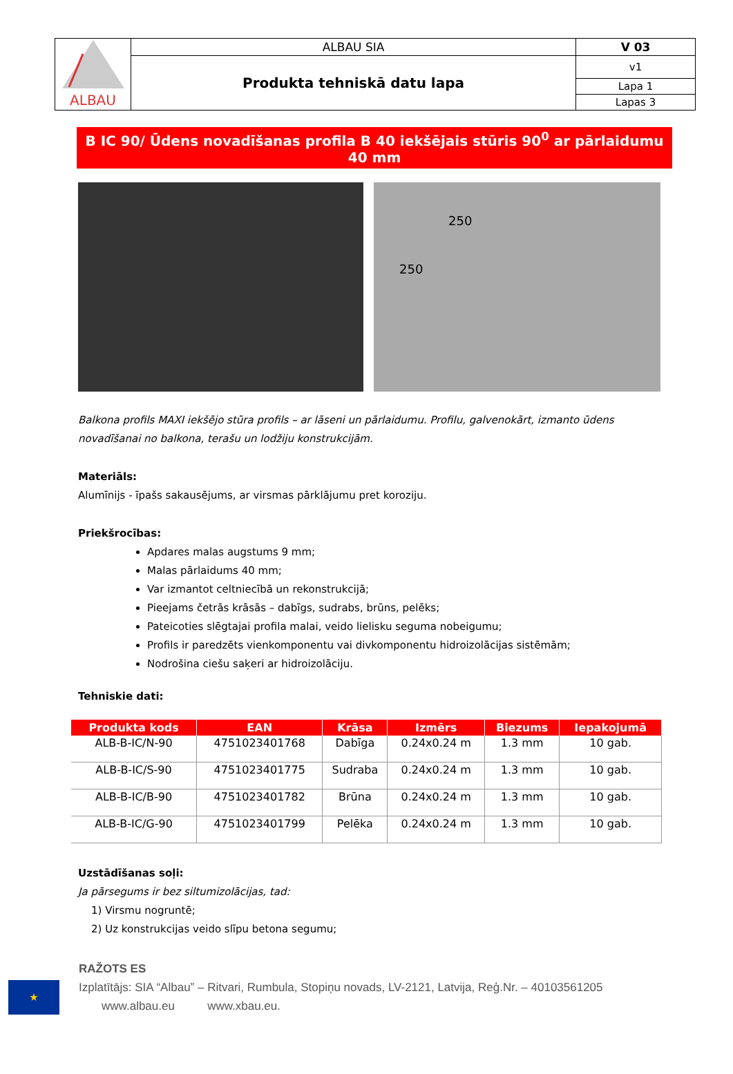| ALBAU | ALBAU SIA | V 03 |
| | Produkta tehniskā datu lapa | v1 |
| | | Lapa 1 |
| | | Lapas 3 |
B IC 90/ Ūdens novadīšanas profila B 40 iekšējais stūris 90<sup>0</sup> ar pārlaidumu 40 mm
250
250
Balkona profils MAXI iekšējo stūra profils – ar lāseni un pārlaidumu. Profilu, galvenokārt, izmanto ūdens novadīšanai no balkona, terašu un lodžiju konstrukcijām.
Materiāls:
Alumīnijs - īpašs sakausējums, ar virsmas pārklājumu pret koroziju.
Priekšrocības:
Apdares malas augstums 9 mm;
Malas pārlaidums 40 mm;
Var izmantot celtniecībā un rekonstrukcijā;
Pieejams četrās krāsās – dabīgs, sudrabs, brūns, pelēks;
Pateicoties slēgtajai profila malai, veido lielisku seguma nobeigumu;
Profils ir paredzēts vienkomponentu vai divkomponentu hidroizolācijas sistēmām;
Nodrošina ciešu saķeri ar hidroizolāciju.
Tehniskie dati:
| Produkta kods | EAN | Krāsa | Izmērs | Biezums | Iepakojumā |
| --- | --- | --- | --- | --- | --- |
| ALB-B-IC/N-90 | 4751023401768 | Dabīga | 0.24x0.24 m | 1.3 mm | 10 gab. |
| ALB-B-IC/S-90 | 4751023401775 | Sudraba | 0.24x0.24 m | 1.3 mm | 10 gab. |
| ALB-B-IC/B-90 | 4751023401782 | Brūna | 0.24x0.24 m | 1.3 mm | 10 gab. |
| ALB-B-IC/G-90 | 4751023401799 | Pelēka | 0.24x0.24 m | 1.3 mm | 10 gab. |
Uzstādīšanas soļi:
Ja pārsegums ir bez siltumizolācijas, tad:
1) Virsmu nogruntē;
2) Uz konstrukcijas veido slīpu betona segumu;
★
RAŽOTS ES
Izplatītājs: SIA “Albau” – Ritvari, Rumbula, Stopiņu novads, LV-2121, Latvija, Reģ.Nr. – 40103561205
www.albau.eu www.xbau.eu.